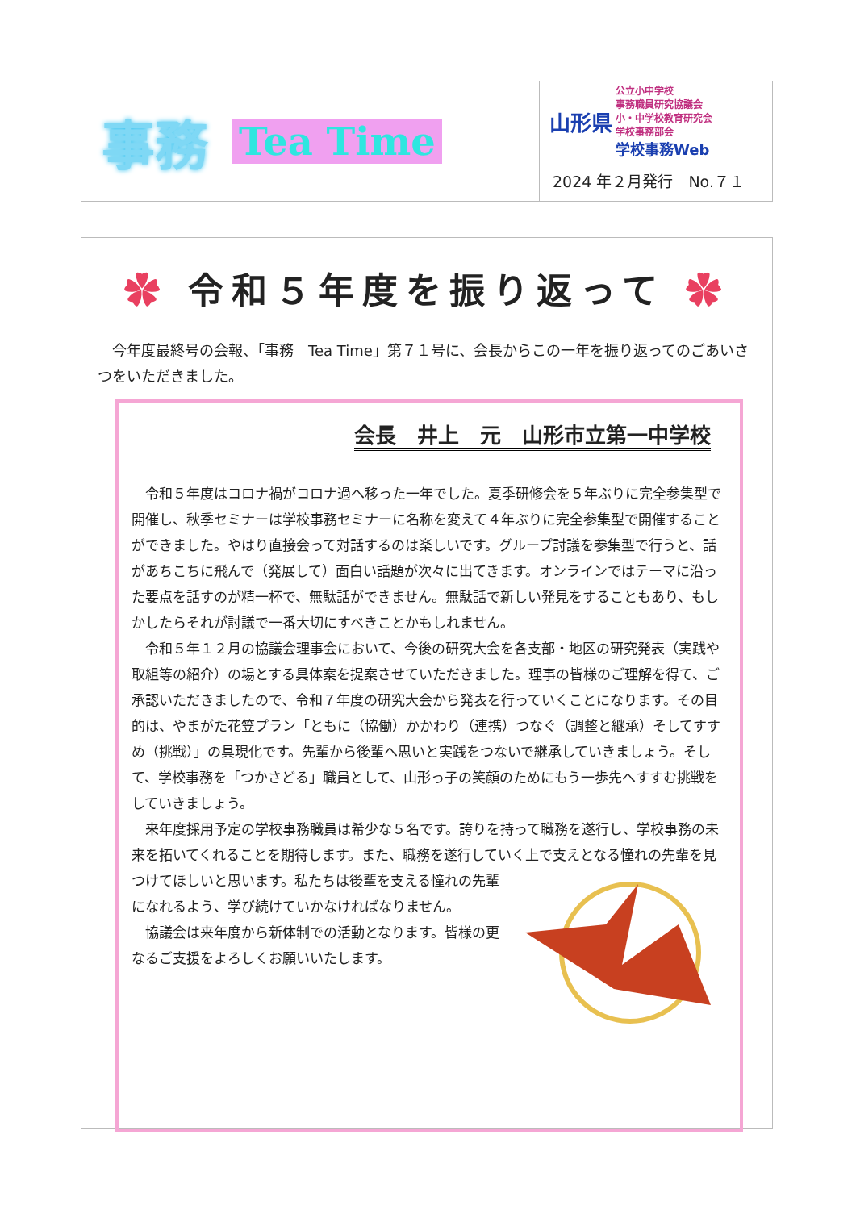事務 Tea Time
山形県
公立小中学校
事務職員研究協議会
小・中学校教育研究会
学校事務部会
学校事務Web
2024 年２月発行　No.７１
✿ 令和５年度を振り返って ✿
今年度最終号の会報、「事務　Tea Time」第７１号に、会長からこの一年を振り返ってのごあいさつをいただきました。
会長　井上　元　山形市立第一中学校
令和５年度はコロナ禍がコロナ過へ移った一年でした。夏季研修会を５年ぶりに完全参集型で開催し、秋季セミナーは学校事務セミナーに名称を変えて４年ぶりに完全参集型で開催することができました。やはり直接会って対話するのは楽しいです。グループ討議を参集型で行うと、話があちこちに飛んで（発展して）面白い話題が次々に出てきます。オンラインではテーマに沿った要点を話すのが精一杯で、無駄話ができません。無駄話で新しい発見をすることもあり、もしかしたらそれが討議で一番大切にすべきことかもしれません。
令和５年１２月の協議会理事会において、今後の研究大会を各支部・地区の研究発表（実践や取組等の紹介）の場とする具体案を提案させていただきました。理事の皆様のご理解を得て、ご承認いただきましたので、令和７年度の研究大会から発表を行っていくことになります。その目的は、やまがた花笠プラン「ともに（協働）かかわり（連携）つなぐ（調整と継承）そしてすすめ（挑戦）」の具現化です。先輩から後輩へ思いと実践をつないで継承していきましょう。そして、学校事務を「つかさどる」職員として、山形っ子の笑顔のためにもう一歩先へすすむ挑戦をしていきましょう。
来年度採用予定の学校事務職員は希少な５名です。誇りを持って職務を遂行し、学校事務の未来を拓いてくれることを期待します。また、職務を遂行していく上で支えとなる憧れの先輩を見つけてほしいと思います。私たちは後輩を支える憧れの先輩になれるよう、学び続けていかなければなりません。
協議会は来年度から新体制での活動となります。皆様の更なるご支援をよろしくお願いいたします。